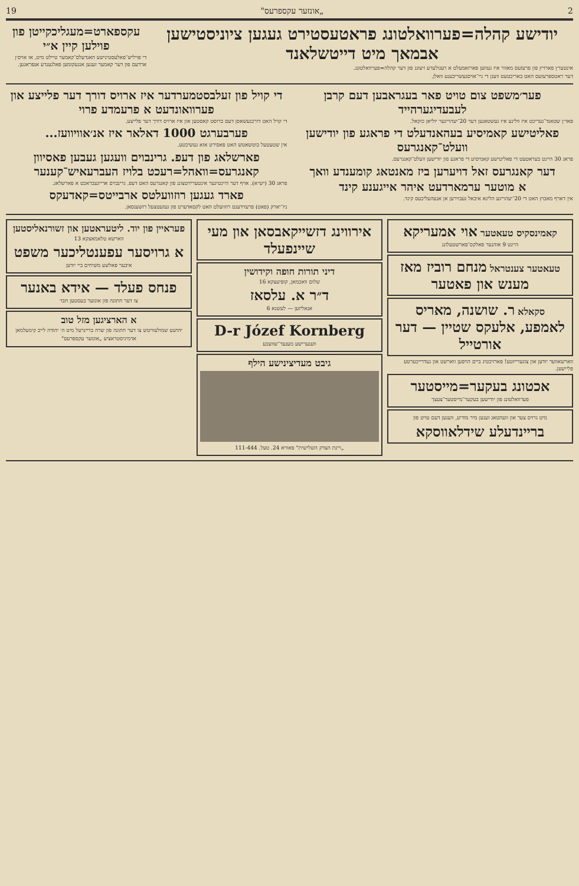2 „אונזער עקספרעס" 19
יודישע קהלה=פערוואלטונג פראטעסטירט געגען ציוניסטישען אבמאך מיט דייטשלאנד
אינטער׳ן פארזיץ פון פרעזעס מאזור איז געווען פארזאמעלט א רעגולערע זיצונג פון דער קהלה=פערוואלטונג.
דער ראטספרעזעס האט באריכטעט וועגן די ניי־אויסגעשריבענע וואלן.
עקספארט=מעגליכקייטן פון פוילען קיין א״י
די פויליש־פאלעסטינישע האנדעלס־קאמער טיילט מיט, אז אויס׳ן ארדעם פון דער קאמער זענען אנגעקומען פאלגענדע אנפראגען.
פער׳משפט צום טויט פאר בעגראבען דעם קרבן לעבעדיגערהייד
פאר׳ן שטאנד־געריכט איז וולינע איז געשטאנען דער 20־יעהריגער יוליאן כוקאל.
פאליטישע קאמיסיע בעהאנדעלט די פראגע פון יודישען וועלט־קאנגרעס
פראג 30 היינט בעראטעט די פאליטישע קאמיסיע די פראגע פון יודישען וועלט־קאנגרעס.
דער קאנגרעס זאל דויערען ביז מאנטאג קומענדע וואך
א מוטער ערמארדעט איהר אייגענע קינד
אין דארף מאבוץ האט די 20־יעהריגע הלינא איבאל געבוירען אן אנעהעליכעס קינד.
די קויל פון זעלבסטמערדער איז ארויס דורך דער פלייצע און פערוואונדעט א פרעמדע פרוי
די קויל האט דורכגעשאסן דעם ברוסט קאסטען און איז ארויס דורך דער פלייצע.
פערבערגט 1000 דאלאר איז אנ׳אוויוועז...
אין שטעטעל בוטשאטש האט פאסירט אזא געשיכטע.
פארשלאג פון דעפ. גרינבוים וועגען געבען פאסיוון קאנגרעס=וואהל=רעכט בלויז העברעאיש־קענער
פראג 30 (יש״א). אויף דער היינטיגער אינטעריזיטצונג פון קאנגרעס האט דעפ. גרינבוים ארייגעבראכט א פארשלאג.
פארד געגען רוזוועלטס ארבייטס=קאדעקס
ניו־יארק (פאט) פרעזידענט רוזוועלט האט לקסאדערט פון געזעטצעל רזשענסאן.
קאמינסקיס טעאטער אוי אמעריקא
היינט 9 אוהנער פאלקס־פארשטעלונג
טעאטער צענטראל מנחם רוביז מאז מענש און פאטער
סקאלא ר. שושנה, מאריס לאמפע, אלעקס שטיין — דער אורטייל
ווארשאווער יודען און צוגערייזטע! פארזיכטיג ביים הויפען ווארשט און געדרייכערטע פליישען.
אכטונג בעקער=מייסטער
פערוואלטונג פון יודישען בעקער־מייסטער־צעצך
מיט גרויס צער און וועהטאג זענען מיר מודיע, וועגען דעם טויט פון
ברײנדעלע שידלאווסקא
אירווינג דזשייקאבסאן און מעי שיינפעלד
דיני תורות חופה וקידושין
שלום וואכמאן, קופיעצקא 16
ד״ר א. עלסאז
אנאליזען — לעשנא 6
D-r Józef Kornberg
ווענערישע מענער־שוועכע
גיבט מעדיצינישע הילף
„רינת הצדק השלישית" פאוויא 24. טעל. 111-444
פעראיין פון יוד. ליטעראטען און זשורנאליסטען
ווארשא טלאמאצקא 13
א גרויסער עפענטליכער משפט
איבער פאלשע משיחים ביי יודען
פנחס פעלד — אידא באנער
צו דער חתונה פון אונזער בעסטען חבר
א הארציגען מזל טוב
יהושע שמולעוויטש צו דער חתונה פון שרה ברײנרעל מיט ה׳ יהודה לייב קימעלמאן
אדמיניסטראציע „אונזער עקספרעס"